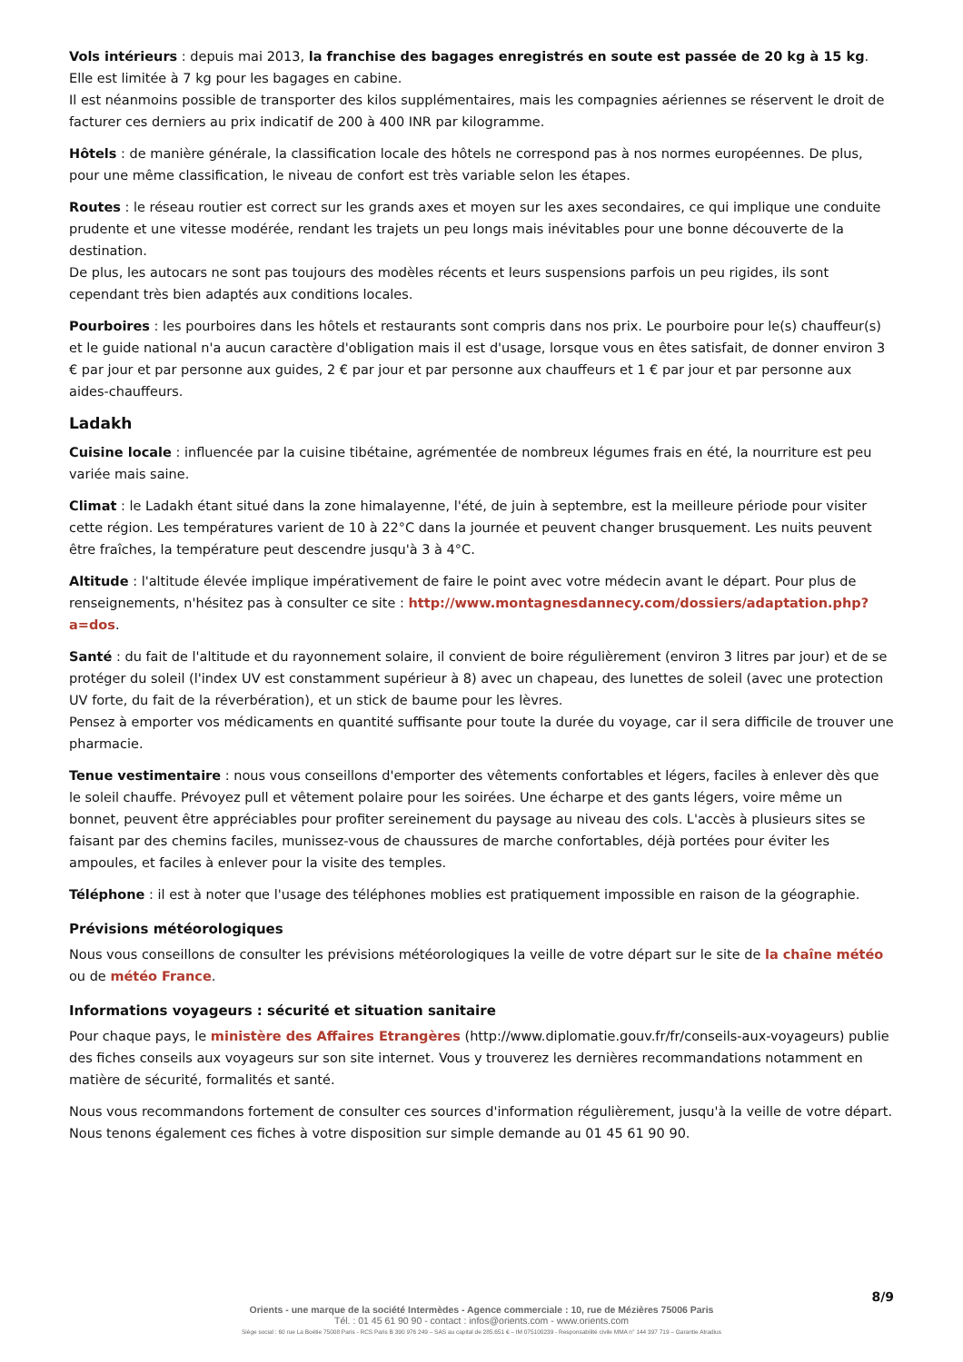Vols intérieurs : depuis mai 2013, la franchise des bagages enregistrés en soute est passée de 20 kg à 15 kg. Elle est limitée à 7 kg pour les bagages en cabine.
Il est néanmoins possible de transporter des kilos supplémentaires, mais les compagnies aériennes se réservent le droit de facturer ces derniers au prix indicatif de 200 à 400 INR par kilogramme.
Hôtels : de manière générale, la classification locale des hôtels ne correspond pas à nos normes européennes. De plus, pour une même classification, le niveau de confort est très variable selon les étapes.
Routes : le réseau routier est correct sur les grands axes et moyen sur les axes secondaires, ce qui implique une conduite prudente et une vitesse modérée, rendant les trajets un peu longs mais inévitables pour une bonne découverte de la destination.
De plus, les autocars ne sont pas toujours des modèles récents et leurs suspensions parfois un peu rigides, ils sont cependant très bien adaptés aux conditions locales.
Pourboires : les pourboires dans les hôtels et restaurants sont compris dans nos prix. Le pourboire pour le(s) chauffeur(s) et le guide national n'a aucun caractère d'obligation mais il est d'usage, lorsque vous en êtes satisfait, de donner environ 3 € par jour et par personne aux guides, 2 € par jour et par personne aux chauffeurs et 1 € par jour et par personne aux aides-chauffeurs.
Ladakh
Cuisine locale : influencée par la cuisine tibétaine, agrémentée de nombreux légumes frais en été, la nourriture est peu variée mais saine.
Climat : le Ladakh étant situé dans la zone himalayenne, l'été, de juin à septembre, est la meilleure période pour visiter cette région. Les températures varient de 10 à 22°C dans la journée et peuvent changer brusquement. Les nuits peuvent être fraîches, la température peut descendre jusqu'à 3 à 4°C.
Altitude : l'altitude élevée implique impérativement de faire le point avec votre médecin avant le départ. Pour plus de renseignements, n'hésitez pas à consulter ce site : http://www.montagnesdannecy.com/dossiers/adaptation.php?a=dos.
Santé : du fait de l'altitude et du rayonnement solaire, il convient de boire régulièrement (environ 3 litres par jour) et de se protéger du soleil (l'index UV est constamment supérieur à 8) avec un chapeau, des lunettes de soleil (avec une protection UV forte, du fait de la réverbération), et un stick de baume pour les lèvres.
Pensez à emporter vos médicaments en quantité suffisante pour toute la durée du voyage, car il sera difficile de trouver une pharmacie.
Tenue vestimentaire : nous vous conseillons d'emporter des vêtements confortables et légers, faciles à enlever dès que le soleil chauffe. Prévoyez pull et vêtement polaire pour les soirées. Une écharpe et des gants légers, voire même un bonnet, peuvent être appréciables pour profiter sereinement du paysage au niveau des cols. L'accès à plusieurs sites se faisant par des chemins faciles, munissez-vous de chaussures de marche confortables, déjà portées pour éviter les ampoules, et faciles à enlever pour la visite des temples.
Téléphone : il est à noter que l'usage des téléphones moblies est pratiquement impossible en raison de la géographie.
Prévisions météorologiques
Nous vous conseillons de consulter les prévisions météorologiques la veille de votre départ sur le site de la chaîne météo ou de météo France.
Informations voyageurs : sécurité et situation sanitaire
Pour chaque pays, le ministère des Affaires Etrangères (http://www.diplomatie.gouv.fr/fr/conseils-aux-voyageurs) publie des fiches conseils aux voyageurs sur son site internet. Vous y trouverez les dernières recommandations notamment en matière de sécurité, formalités et santé.
Nous vous recommandons fortement de consulter ces sources d'information régulièrement, jusqu'à la veille de votre départ. Nous tenons également ces fiches à votre disposition sur simple demande au 01 45 61 90 90.
8/9
Orients - une marque de la société Intermèdes - Agence commerciale : 10, rue de Mézières 75006 Paris
Tél. : 01 45 61 90 90 - contact : infos@orients.com - www.orients.com
Siège social : 60 rue La Boétie 75008 Paris - RCS Paris B 390 976 249 – SAS au capital de 285.651 € – IM 075100239 - Responsabilité civile MMA n° 144 397 719 – Garantie Atradius